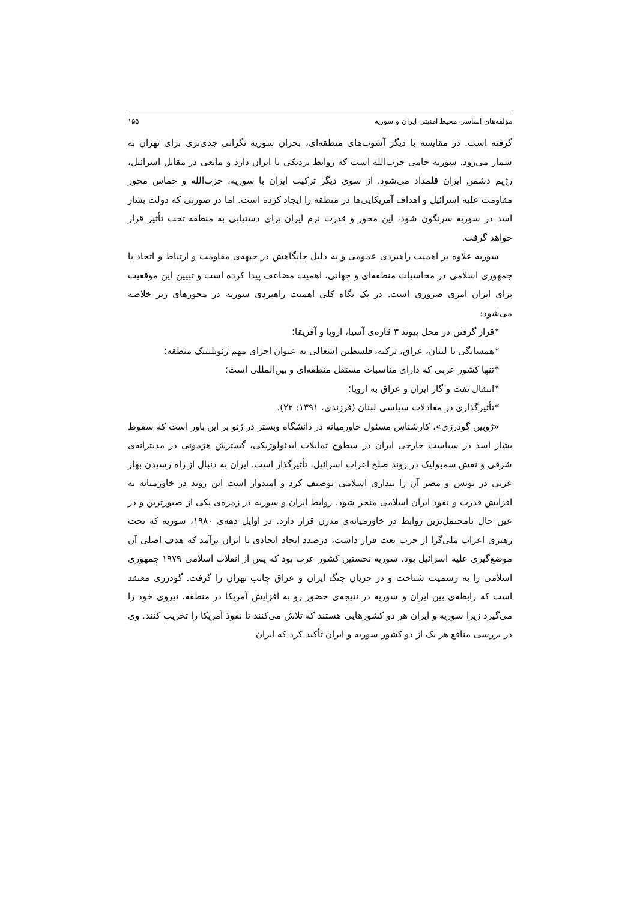مؤلفه‌های اساسی محیط امنیتی ایران و سوریه ۱۵۵
گرفته است. در مقایسه با دیگر آشوب‌های منطقه‌ای، بحران سوریه نگرانی جدی‌تری برای تهران به شمار می‌رود. سوریه حامی حزب‌الله است که روابط نزدیکی با ایران دارد و مانعی در مقابل اسرائیل، رژیم دشمن ایران قلمداد می‌شود. از سوی دیگر ترکیب ایران با سوریه، حزب‌الله و حماس محور مقاومت علیه اسرائیل و اهداف آمریکایی‌ها در منطقه را ایجاد کرده است. اما در صورتی که دولت بشار اسد در سوریه سرنگون شود، این محور و قدرت نرم ایران برای دستیابی به منطقه تحت تأثیر قرار خواهد گرفت.
سوریه علاوه بر اهمیت راهبردی عمومی و به دلیل جایگاهش در جبهه‌ی مقاومت و ارتباط و اتحاد با جمهوری اسلامی در محاسبات منطقه‌ای و جهانی، اهمیت مضاعف پیدا کرده است و تبیین این موقعیت برای ایران امری ضروری است. در یک نگاه کلی اهمیت راهبردی سوریه در محورهای زیر خلاصه می‌شود:
*قرار گرفتن در محل پیوند ۳ قاره‌ی آسیا، اروپا و آفریقا؛
*همسایگی با لبنان، عراق، ترکیه، فلسطین اشغالی به عنوان اجزای مهم ژئوپلیتیک منطقه؛
*تنها کشور عربی که دارای مناسبات مستقل منطقه‌ای و بین‌المللی است؛
*انتقال نفت و گاز ایران و عراق به اروپا؛
*تأثیرگذاری در معادلات سیاسی لبنان (فرزندی، ۱۳۹۱: ۲۲).
«ژوبین گودرزی»، کارشناس مسئول خاورمیانه در دانشگاه وبستر در ژنو بر این باور است که سقوط بشار اسد در سیاست خارجی ایران در سطوح تمایلات ایدئولوژیکی، گسترش هژمونی در مدیترانه‌ی شرقی و نقش سمبولیک در روند صلح اعراب اسرائیل، تأثیرگذار است. ایران به دنبال از راه رسیدن بهار عربی در تونس و مصر آن را بیداری اسلامی توصیف کرد و امیدوار است این روند در خاورمیانه به افزایش قدرت و نفوذ ایران اسلامی منجر شود. روابط ایران و سوریه در زمره‌ی یکی از صبورترین و در عین حال نامحتمل‌ترین روابط در خاورمیانه‌ی مدرن قرار دارد. در اوایل دهه‌ی ۱۹۸۰، سوریه که تحت رهبری اعراب ملی‌گرا از حزب بعث قرار داشت، درصدد ایجاد اتحادی با ایران برآمد که هدف اصلی آن موضع‌گیری علیه اسرائیل بود. سوریه نخستین کشور عرب بود که پس از انقلاب اسلامی ۱۹۷۹ جمهوری اسلامی را به رسمیت شناخت و در جریان جنگ ایران و عراق جانب تهران را گرفت. گودرزی معتقد است که رابطه‌ی بین ایران و سوریه در نتیجه‌ی حضور رو به افزایش آمریکا در منطقه، نیروی خود را می‌گیرد زیرا سوریه و ایران هر دو کشورهایی هستند که تلاش می‌کنند تا نفوذ آمریکا را تخریب کنند. وی در بررسی منافع هر یک از دو کشور سوریه و ایران تأکید کرد که ایران